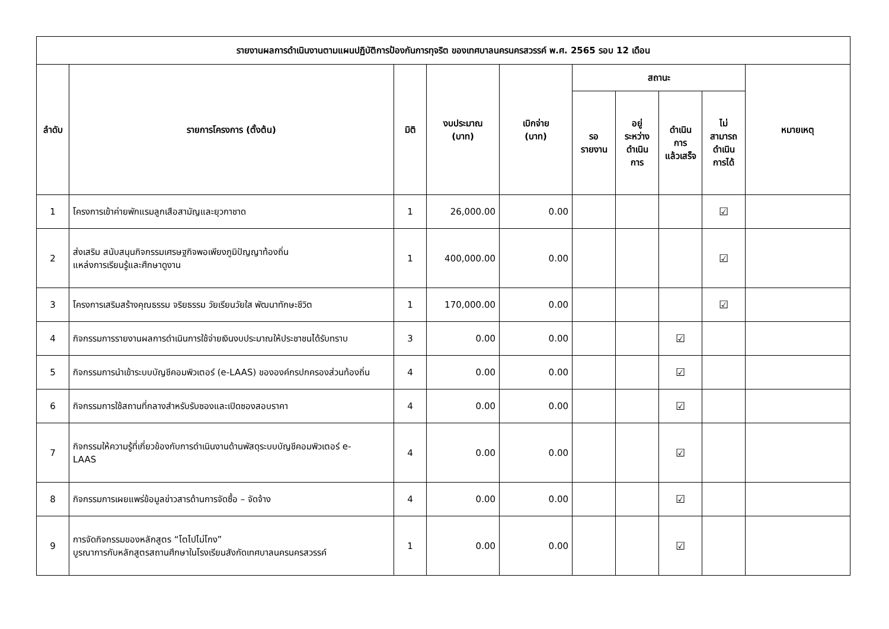| รายงานผลการดำเนินงานตามแผนปฏิบัติการป้องกันการทุจริต ของเทศบาลนครนครสวรรค์ พ.ศ. 2565 รอบ 12 เดือน | | | | | | | | | |
| --- | --- | --- | --- | --- | --- | --- | --- | --- | --- |
| ลำดับ | รายการโครงการ (ตั้งต้น) | มิติ | งบประมาณ (บาท) | เบิกจ่าย (บาท) | สถานะ | | | | หมายเหตุ |
| | | | | | รอ รายงาน | อยู่ ระหว่าง ดำเนิน การ | ดำเนิน การ แล้วเสร็จ | ไม่ สามารถ ดำเนิน การได้ | |
| 1 | โครงการเข้าค่ายพักแรมลูกเสือสามัญและยุวกาชาด | 1 | 26,000.00 | 0.00 | | | | ☑ | |
| 2 | ส่งเสริม สนับสนุนกิจกรรมเศรษฐกิจพอเพียงภูมิปัญญาท้องถิ่น แหล่งการเรียนรู้และศึกษาดูงาน | 1 | 400,000.00 | 0.00 | | | | ☑ | |
| 3 | โครงการเสริมสร้างคุณธรรม จริยธรรม วัยเรียนวัยใส พัฒนาทักษะชีวิต | 1 | 170,000.00 | 0.00 | | | | ☑ | |
| 4 | กิจกรรมการรายงานผลการดำเนินการใช้จ่ายเงินงบประมาณให้ประชาชนได้รับทราบ | 3 | 0.00 | 0.00 | | | ☑ | | |
| 5 | กิจกรรมการนำเข้าระบบบัญชีคอมพิวเตอร์ (e-LAAS) ขององค์กรปกครองส่วนท้องถิ่น | 4 | 0.00 | 0.00 | | | ☑ | | |
| 6 | กิจกรรมการใช้สถานที่กลางสำหรับรับซองและเปิดซองสอบราคา | 4 | 0.00 | 0.00 | | | ☑ | | |
| 7 | กิจกรรมให้ความรู้ที่เกี่ยวข้องกับการดำเนินงานด้านพัสดุระบบบัญชีคอมพิวเตอร์ e- LAAS | 4 | 0.00 | 0.00 | | | ☑ | | |
| 8 | กิจกรรมการเผยแพร่ข้อมูลข่าวสารด้านการจัดซื้อ – จัดจ้าง | 4 | 0.00 | 0.00 | | | ☑ | | |
| 9 | การจัดกิจกรรมของหลักสูตร “โตไปไม่โกง” บูรณาการกับหลักสูตรสถานศึกษาในโรงเรียนสังกัดเทศบาลนครนครสวรรค์ | 1 | 0.00 | 0.00 | | | ☑ | | |